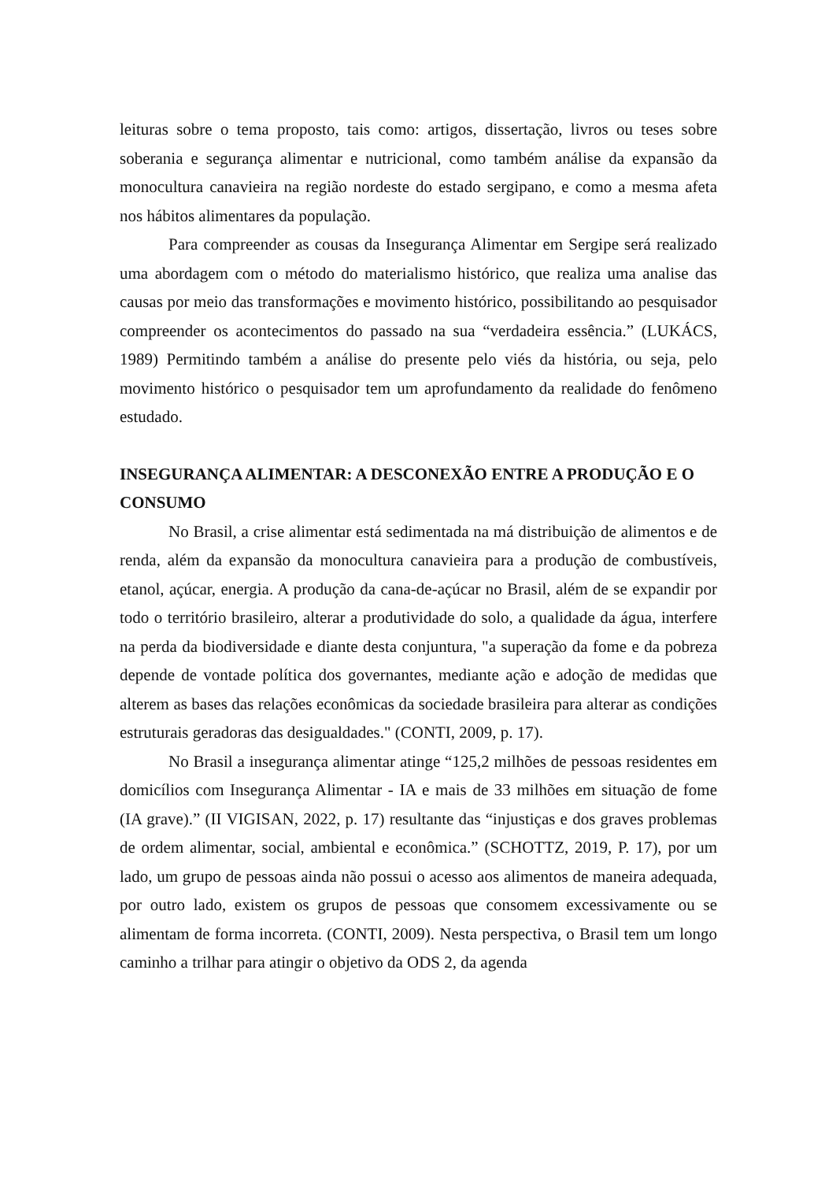leituras sobre o tema proposto, tais como: artigos, dissertação, livros ou teses sobre soberania e segurança alimentar e nutricional, como também análise da expansão da monocultura canavieira na região nordeste do estado sergipano, e como a mesma afeta nos hábitos alimentares da população.
Para compreender as cousas da Insegurança Alimentar em Sergipe será realizado uma abordagem com o método do materialismo histórico, que realiza uma analise das causas por meio das transformações e movimento histórico, possibilitando ao pesquisador compreender os acontecimentos do passado na sua “verdadeira essência.” (LUKÁCS, 1989) Permitindo também a análise do presente pelo viés da história, ou seja, pelo movimento histórico o pesquisador tem um aprofundamento da realidade do fenômeno estudado.
INSEGURANÇA ALIMENTAR: A DESCONEXÃO ENTRE A PRODUÇÃO E O CONSUMO
No Brasil, a crise alimentar está sedimentada na má distribuição de alimentos e de renda, além da expansão da monocultura canavieira para a produção de combustíveis, etanol, açúcar, energia. A produção da cana-de-açúcar no Brasil, além de se expandir por todo o território brasileiro, alterar a produtividade do solo, a qualidade da água, interfere na perda da biodiversidade e diante desta conjuntura, "a superação da fome e da pobreza depende de vontade política dos governantes, mediante ação e adoção de medidas que alterem as bases das relações econômicas da sociedade brasileira para alterar as condições estruturais geradoras das desigualdades." (CONTI, 2009, p. 17).
No Brasil a insegurança alimentar atinge “125,2 milhões de pessoas residentes em domicílios com Insegurança Alimentar - IA e mais de 33 milhões em situação de fome (IA grave).” (II VIGISAN, 2022, p. 17) resultante das “injustiças e dos graves problemas de ordem alimentar, social, ambiental e econômica.” (SCHOTTZ, 2019, P. 17), por um lado, um grupo de pessoas ainda não possui o acesso aos alimentos de maneira adequada, por outro lado, existem os grupos de pessoas que consomem excessivamente ou se alimentam de forma incorreta. (CONTI, 2009). Nesta perspectiva, o Brasil tem um longo caminho a trilhar para atingir o objetivo da ODS 2, da agenda